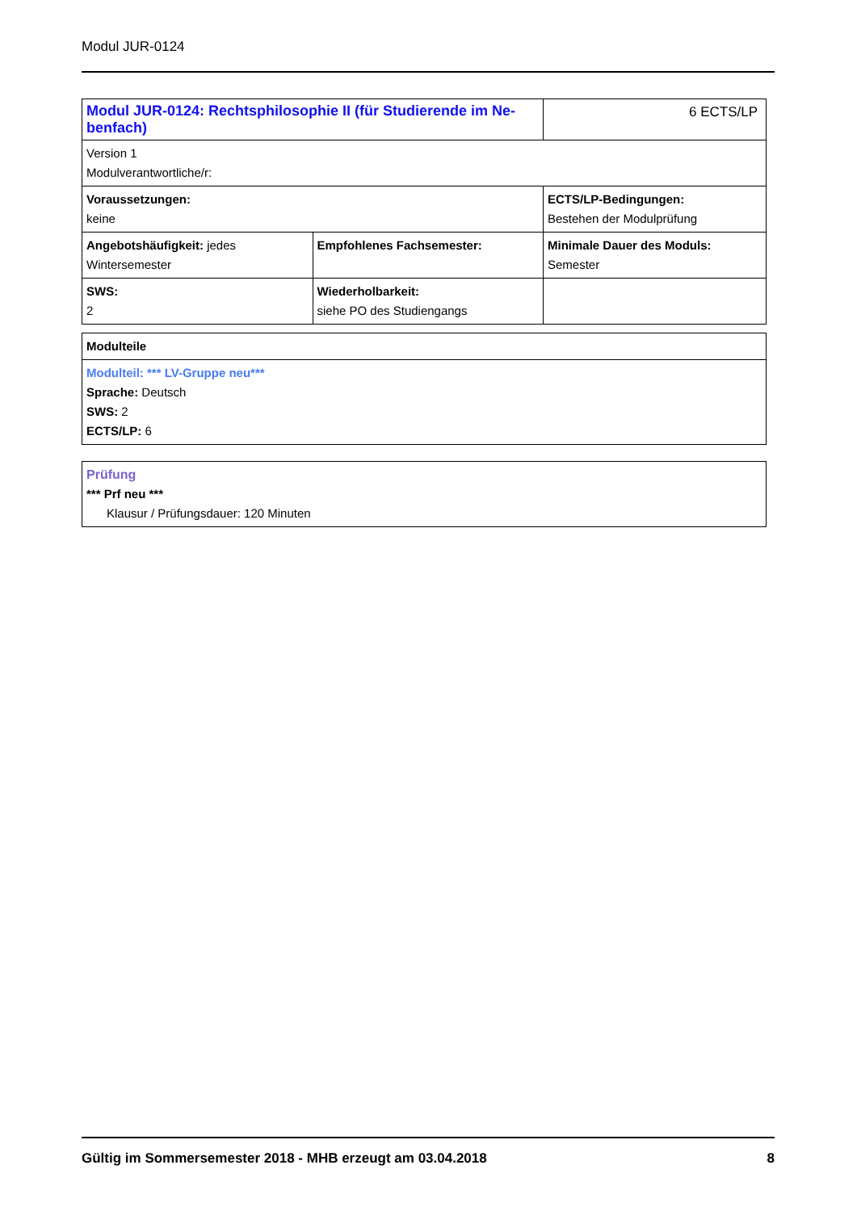Modul JUR-0124
| Modul JUR-0124: Rechtsphilosophie II (für Studierende im Ne-benfach) | | 6 ECTS/LP |
| Version 1 Modulverantwortliche/r: | | |
| Voraussetzungen: keine | | ECTS/LP-Bedingungen: Bestehen der Modulprüfung |
| Angebotshäufigkeit: jedes Wintersemester | Empfohlenes Fachsemester: | Minimale Dauer des Moduls: Semester |
| SWS: 2 | Wiederholbarkeit: siehe PO des Studiengangs | |
| Modulteile |
| Modulteil: *** LV-Gruppe neu*** Sprache: Deutsch SWS: 2 ECTS/LP: 6 |
| Prüfung *** Prf neu *** Klausur / Prüfungsdauer: 120 Minuten |
Gültig im Sommersemester 2018 - MHB erzeugt am 03.04.2018 8